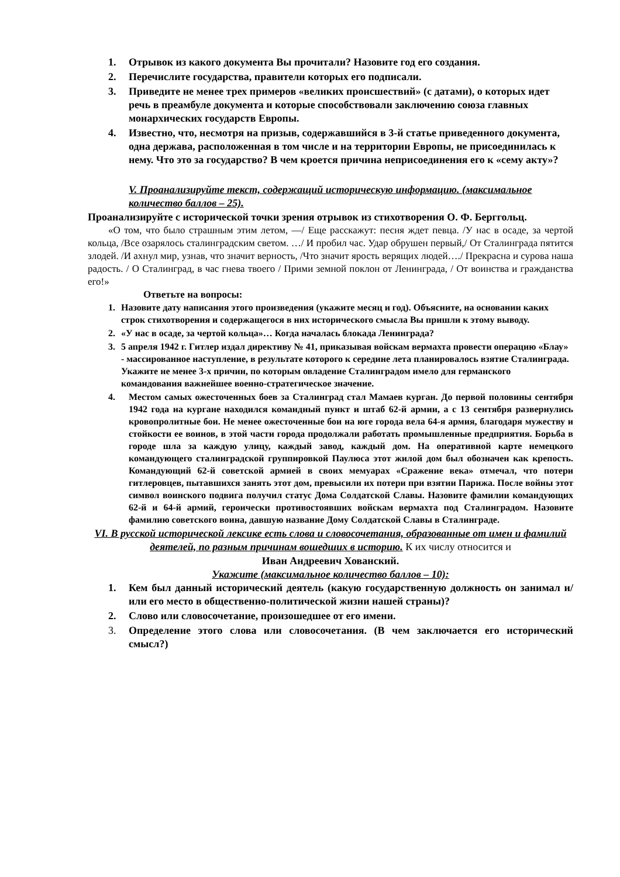1. Отрывок из какого документа Вы прочитали? Назовите год его создания.
2. Перечислите государства, правители которых его подписали.
3. Приведите не менее трех примеров «великих происшествий» (с датами), о которых идет речь в преамбуле документа и которые способствовали заключению союза главных монархических государств Европы.
4. Известно, что, несмотря на призыв, содержавшийся в 3-й статье приведенного документа, одна держава, расположенная в том числе и на территории Европы, не присоединилась к нему. Что это за государство? В чем кроется причина неприсоединения его к «сему акту»?
V. Проанализируйте текст, содержащий историческую информацию. (максимальное количество баллов – 25).
Проанализируйте с исторической точки зрения отрывок из стихотворения О. Ф. Берггольц.
«О том, что было страшным этим летом, —/ Еще расскажут: песня ждет певца. /У нас в осаде, за чертой кольца, /Все озарялось сталинградским светом. …/ И пробил час. Удар обрушен первый,/ От Сталинграда пятится злодей. /И ахнул мир, узнав, что значит верность, /Что значит ярость верящих людей…./ Прекрасна и сурова наша радость. / О Сталинград, в час гнева твоего / Прими земной поклон от Ленинграда, / От воинства и гражданства его!»
Ответьте на вопросы:
1. Назовите дату написания этого произведения (укажите месяц и год). Объясните, на основании каких строк стихотворения и содержащегося в них исторического смысла Вы пришли к этому выводу.
2. «У нас в осаде, за чертой кольца»… Когда началась блокада Ленинграда?
3. 5 апреля 1942 г. Гитлер издал директиву № 41, приказывая войскам вермахта провести операцию «Блау» - массированное наступление, в результате которого к середине лета планировалось взятие Сталинграда. Укажите не менее 3-х причин, по которым овладение Сталинградом имело для германского командования важнейшее военно-стратегическое значение.
4. Местом самых ожесточенных боев за Сталинград стал Мамаев курган. До первой половины сентября 1942 года на кургане находился командный пункт и штаб 62-й армии, а с 13 сентября развернулись кровопролитные бои. Не менее ожесточенные бои на юге города вела 64-я армия, благодаря мужеству и стойкости ее воинов, в этой части города продолжали работать промышленные предприятия. Борьба в городе шла за каждую улицу, каждый завод, каждый дом. На оперативной карте немецкого командующего сталинградской группировкой Паулюса этот жилой дом был обозначен как крепость. Командующий 62-й советской армией в своих мемуарах «Сражение века» отмечал, что потери гитлеровцев, пытавшихся занять этот дом, превысили их потери при взятии Парижа. После войны этот символ воинского подвига получил статус Дома Солдатской Славы. Назовите фамилии командующих 62-й и 64-й армий, героически противостоявших войскам вермахта под Сталинградом. Назовите фамилию советского воина, давшую название Дому Солдатской Славы в Сталинграде.
VI. В русской исторической лексике есть слова и словосочетания, образованные от имен и фамилий деятелей, по разным причинам вошедших в историю. К их числу относится и
Иван Андреевич Хованский.
Укажите (максимальное количество баллов – 10):
1. Кем был данный исторический деятель (какую государственную должность он занимал и/или его место в общественно-политической жизни нашей страны)?
2. Слово или словосочетание, произошедшее от его имени.
3. Определение этого слова или словосочетания. (В чем заключается его исторический смысл?)